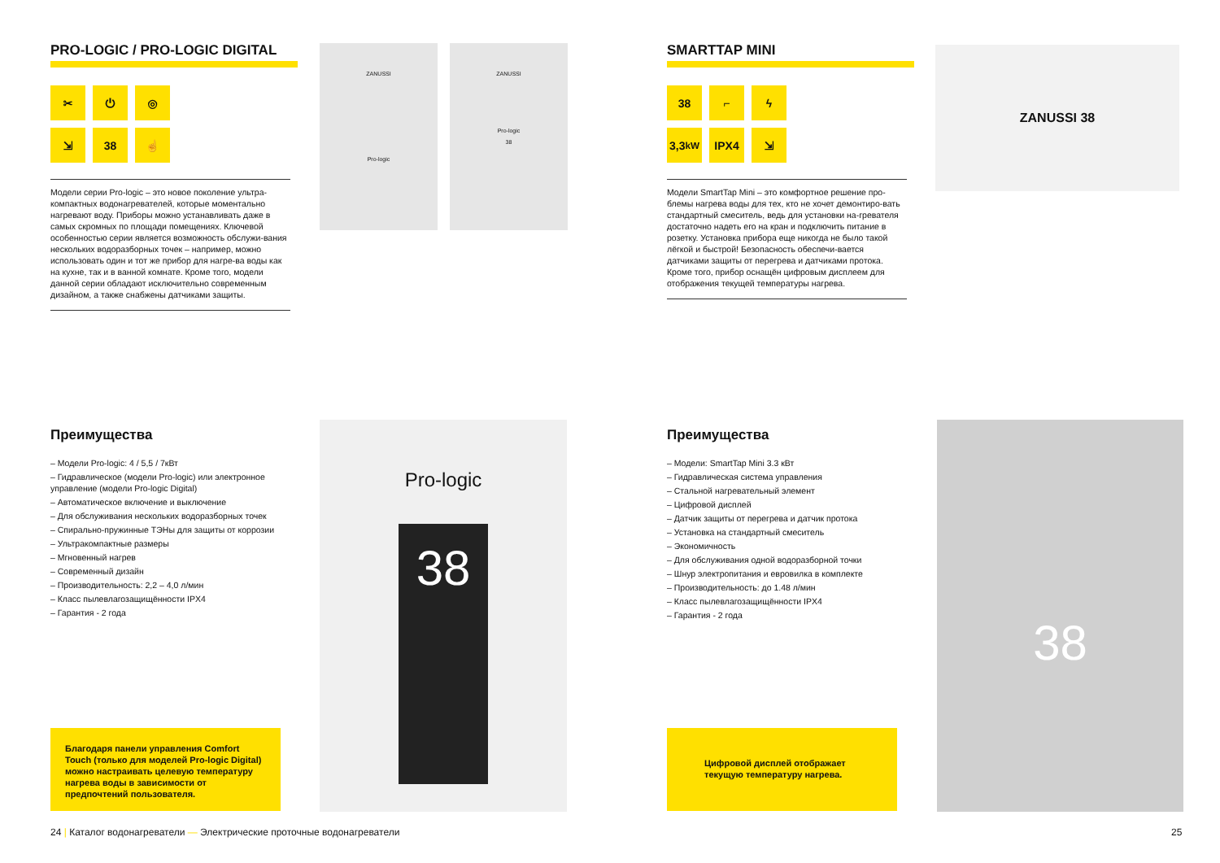PRO-LOGIC / PRO-LOGIC DIGITAL
✂
⏻
◎
⇲
38
☝
Модели серии Pro-logic – это новое поколение ультра-компактных водонагревателей, которые моментально нагревают воду. Приборы можно устанавливать даже в самых скромных по площади помещениях. Ключевой особенностью серии является возможность обслужи-вания нескольких водоразборных точек – например, можно использовать один и тот же прибор для нагре-ва воды как на кухне, так и в ванной комнате. Кроме того, модели данной серии обладают исключительно современным дизайном, а также снабжены датчиками защиты.
ZANUSSI
Pro-logic
ZANUSSI
Pro-logic
38
SMARTTAP MINI
38
⌐
ϟ
3,3 kW
IPX4
⇲
Модели SmartTap Mini – это комфортное решение про-блемы нагрева воды для тех, кто не хочет демонтиро-вать стандартный смеситель, ведь для установки на-гревателя достаточно надеть его на кран и подключить питание в розетку. Установка прибора еще никогда не было такой лёгкой и быстрой! Безопасность обеспечи-вается датчиками защиты от перегрева и датчиками протока. Кроме того, прибор оснащён цифровым дисплеем для отображения текущей температуры нагрева.
ZANUSSI 38
Преимущества
– Модели Pro-logic: 4 / 5,5 / 7кВт
– Гидравлическое (модели Pro-logic) или электронное управление (модели Pro-logic Digital)
– Автоматическое включение и выключение
– Для обслуживания нескольких водоразборных точек
– Спирально-пружинные ТЭНы для защиты от коррозии
– Ультракомпактные размеры
– Мгновенный нагрев
– Современный дизайн
– Производительность: 2,2 – 4,0 л/мин
– Класс пылевлагозащищённости IPX4
– Гарантия - 2 года
Благодаря панели управления Comfort Touch (только для моделей Pro-logic Digital) можно настраивать целевую температуру нагрева воды в зависимости от предпочтений пользователя.
Pro-logic
38
Преимущества
– Модели: SmartTap Mini 3.3 кВт
– Гидравлическая система управления
– Стальной нагревательный элемент
– Цифровой дисплей
– Датчик защиты от перегрева и датчик протока
– Установка на стандартный смеситель
– Экономичность
– Для обслуживания одной водоразборной точки
– Шнур электропитания и евровилка в комплекте
– Производительность: до 1.48 л/мин
– Класс пылевлагозащищённости IPX4
– Гарантия - 2 года
Цифровой дисплей отображает текущую температуру нагрева.
38
24 | Каталог водонагреватели — Электрические проточные водонагреватели
25